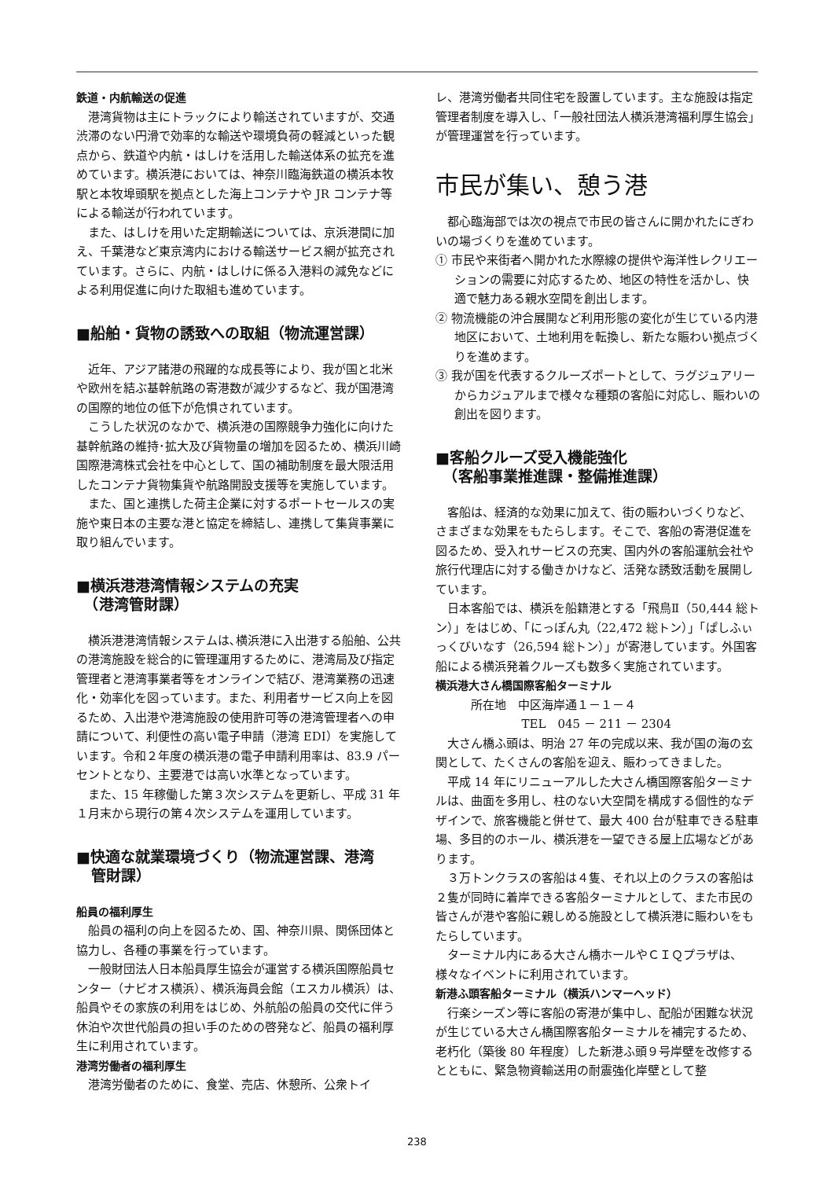鉄道・内航輸送の促進
港湾貨物は主にトラックにより輸送されていますが、交通渋滞のない円滑で効率的な輸送や環境負荷の軽減といった観点から、鉄道や内航・はしけを活用した輸送体系の拡充を進めています。横浜港においては、神奈川臨海鉄道の横浜本牧駅と本牧埠頭駅を拠点とした海上コンテナや JR コンテナ等による輸送が行われています。
また、はしけを用いた定期輸送については、京浜港間に加え、千葉港など東京湾内における輸送サービス網が拡充されています。さらに、内航・はしけに係る入港料の減免などによる利用促進に向けた取組も進めています。
■船舶・貨物の誘致への取組（物流運営課）
近年、アジア諸港の飛躍的な成長等により、我が国と北米や欧州を結ぶ基幹航路の寄港数が減少するなど、我が国港湾の国際的地位の低下が危惧されています。
こうした状況のなかで、横浜港の国際競争力強化に向けた基幹航路の維持･拡大及び貨物量の増加を図るため、横浜川崎国際港湾株式会社を中心として、国の補助制度を最大限活用したコンテナ貨物集貨や航路開設支援等を実施しています。
また、国と連携した荷主企業に対するポートセールスの実施や東日本の主要な港と協定を締結し、連携して集貨事業に取り組んでいます。
■横浜港港湾情報システムの充実
　（港湾管財課）
横浜港港湾情報システムは､横浜港に入出港する船舶、公共の港湾施設を総合的に管理運用するために、港湾局及び指定管理者と港湾事業者等をオンラインで結び、港湾業務の迅速化・効率化を図っています。また、利用者サービス向上を図るため、入出港や港湾施設の使用許可等の港湾管理者への申請について、利便性の高い電子申請（港湾 EDI）を実施しています。令和２年度の横浜港の電子申請利用率は、83.9 パーセントとなり、主要港では高い水準となっています。
また、15 年稼働した第３次システムを更新し、平成 31 年１月末から現行の第４次システムを運用しています。
■快適な就業環境づくり（物流運営課、港湾
　管財課）
船員の福利厚生
船員の福利の向上を図るため、国、神奈川県、関係団体と協力し、各種の事業を行っています。
一般財団法人日本船員厚生協会が運営する横浜国際船員センター（ナビオス横浜）、横浜海員会館（エスカル横浜）は、船員やその家族の利用をはじめ、外航船の船員の交代に伴う休泊や次世代船員の担い手のための啓発など、船員の福利厚生に利用されています。
港湾労働者の福利厚生
港湾労働者のために、食堂、売店、休憩所、公衆トイ
レ、港湾労働者共同住宅を設置しています。主な施設は指定管理者制度を導入し、「一般社団法人横浜港湾福利厚生協会」が管理運営を行っています。
市民が集い、憩う港
都心臨海部では次の視点で市民の皆さんに開かれたにぎわいの場づくりを進めています。
① 市民や来街者へ開かれた水際線の提供や海洋性レクリエーションの需要に対応するため、地区の特性を活かし、快適で魅力ある親水空間を創出します。
② 物流機能の沖合展開など利用形態の変化が生じている内港地区において、土地利用を転換し、新たな賑わい拠点づくりを進めます。
③ 我が国を代表するクルーズポートとして、ラグジュアリーからカジュアルまで様々な種類の客船に対応し、賑わいの創出を図ります。
■客船クルーズ受入機能強化
　（客船事業推進課・整備推進課）
客船は、経済的な効果に加えて、街の賑わいづくりなど、さまざまな効果をもたらします。そこで、客船の寄港促進を図るため、受入れサービスの充実、国内外の客船運航会社や旅行代理店に対する働きかけなど、活発な誘致活動を展開しています。
日本客船では、横浜を船籍港とする「飛鳥Ⅱ（50,444 総トン）」をはじめ、「にっぽん丸（22,472 総トン）」「ぱしふぃっくびいなす（26,594 総トン）」が寄港しています。外国客船による横浜発着クルーズも数多く実施されています。
横浜港大さん橋国際客船ターミナル
所在地　中区海岸通１－１－４
TEL　045 － 211 － 2304
大さん橋ふ頭は、明治 27 年の完成以来、我が国の海の玄関として、たくさんの客船を迎え、賑わってきました。
平成 14 年にリニューアルした大さん橋国際客船ターミナルは、曲面を多用し、柱のない大空間を構成する個性的なデザインで、旅客機能と併せて、最大 400 台が駐車できる駐車場、多目的のホール、横浜港を一望できる屋上広場などがあります。
３万トンクラスの客船は４隻、それ以上のクラスの客船は２隻が同時に着岸できる客船ターミナルとして、また市民の皆さんが港や客船に親しめる施設として横浜港に賑わいをもたらしています。
ターミナル内にある大さん橋ホールやＣＩＱプラザは、様々なイベントに利用されています。
新港ふ頭客船ターミナル（横浜ハンマーヘッド）
行楽シーズン等に客船の寄港が集中し、配船が困難な状況が生じている大さん橋国際客船ターミナルを補完するため、老朽化（築後 80 年程度）した新港ふ頭９号岸壁を改修するとともに、緊急物資輸送用の耐震強化岸壁として整
238